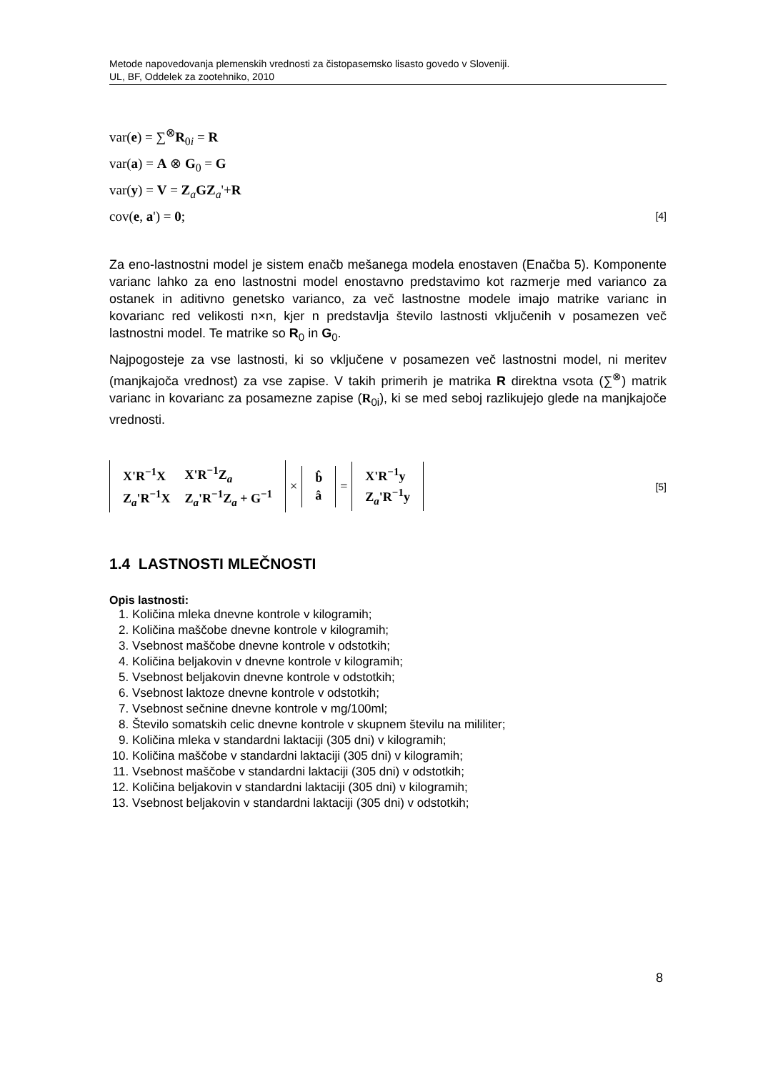Metode napovedovanja plemenskih vrednosti za čistopasemsko lisasto govedo v Sloveniji.
UL, BF, Oddelek za zootehniko, 2010
var(e) = ∑<sup>⊗</sup>R<sub>0i</sub> = R
var(a) = A ⊗ G<sub>0</sub> = G
var(y) = V = Z<sub>a</sub>GZ<sub>a</sub>'+R
cov(e, a') = 0; [4]
Za eno-lastnostni model je sistem enačb mešanega modela enostaven (Enačba 5). Komponente varianc lahko za eno lastnostni model enostavno predstavimo kot razmerje med varianco za ostanek in aditivno genetsko varianco, za več lastnostne modele imajo matrike varianc in kovarianc red velikosti n×n, kjer n predstavlja število lastnosti vključenih v posamezen več lastnostni model. Te matrike so R<sub>0</sub> in G<sub>0</sub>.
Najpogosteje za vse lastnosti, ki so vključene v posamezen več lastnostni model, ni meritev (manjkajoča vrednost) za vse zapise. V takih primerih je matrika R direktna vsota (∑<sup>⊗</sup>) matrik varianc in kovarianc za posamezne zapise (R<sub>0i</sub>), ki se med seboj razlikujejo glede na manjkajoče vrednosti.
| X'R<sup>−1</sup>X | X'R<sup>−1</sup>Z<sub>a</sub> |
| Z<sub>a</sub>'R<sup>−1</sup>X | Z<sub>a</sub>'R<sup>−1</sup>Z<sub>a</sub> + G<sup>−1</sup> |
×
| b̂ |
| â |
=
| X'R<sup>−1</sup>y |
| Z<sub>a</sub>'R<sup>−1</sup>y |
[5]
1.4 LASTNOSTI MLEČNOSTI
Opis lastnosti:
1. Količina mleka dnevne kontrole v kilogramih;
2. Količina maščobe dnevne kontrole v kilogramih;
3. Vsebnost maščobe dnevne kontrole v odstotkih;
4. Količina beljakovin v dnevne kontrole v kilogramih;
5. Vsebnost beljakovin dnevne kontrole v odstotkih;
6. Vsebnost laktoze dnevne kontrole v odstotkih;
7. Vsebnost sečnine dnevne kontrole v mg/100ml;
8. Število somatskih celic dnevne kontrole v skupnem številu na mililiter;
9. Količina mleka v standardni laktaciji (305 dni) v kilogramih;
10. Količina maščobe v standardni laktaciji (305 dni) v kilogramih;
11. Vsebnost maščobe v standardni laktaciji (305 dni) v odstotkih;
12. Količina beljakovin v standardni laktaciji (305 dni) v kilogramih;
13. Vsebnost beljakovin v standardni laktaciji (305 dni) v odstotkih;
8